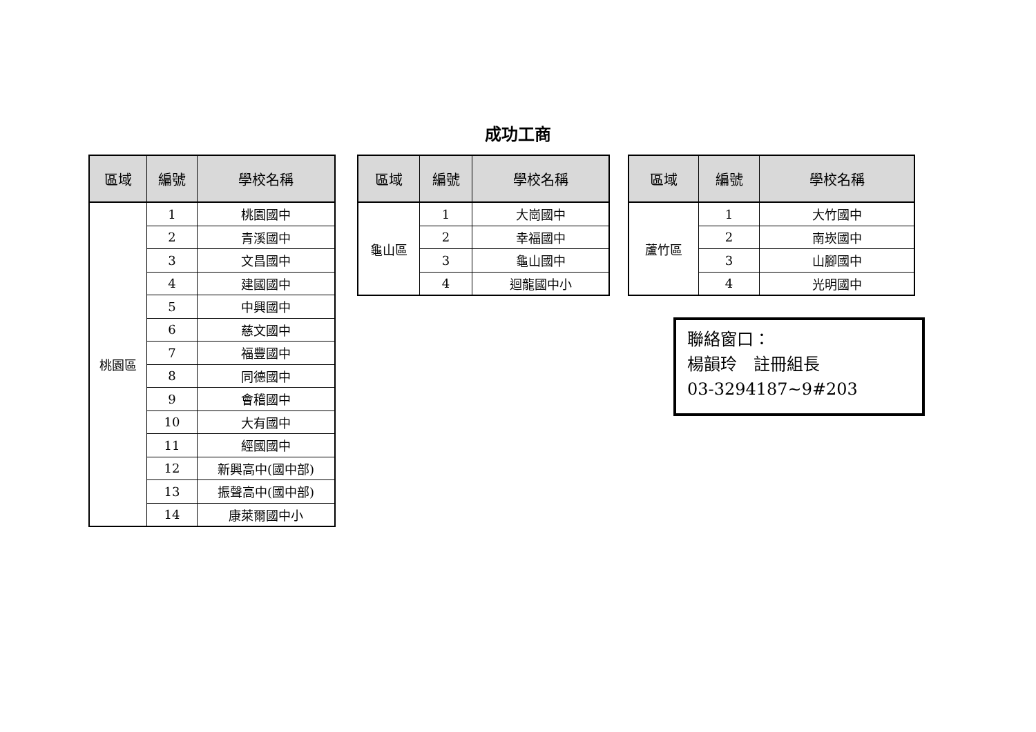成功工商
| 區域 | 編號 | 學校名稱 |
| --- | --- | --- |
| 桃園區 | 1 | 桃園國中 |
| | 2 | 青溪國中 |
| | 3 | 文昌國中 |
| | 4 | 建國國中 |
| | 5 | 中興國中 |
| | 6 | 慈文國中 |
| | 7 | 福豐國中 |
| | 8 | 同德國中 |
| | 9 | 會稽國中 |
| | 10 | 大有國中 |
| | 11 | 經國國中 |
| | 12 | 新興高中(國中部) |
| | 13 | 振聲高中(國中部) |
| | 14 | 康萊爾國中小 |
| 區域 | 編號 | 學校名稱 |
| --- | --- | --- |
| 龜山區 | 1 | 大崗國中 |
| | 2 | 幸福國中 |
| | 3 | 龜山國中 |
| | 4 | 迴龍國中小 |
| 區域 | 編號 | 學校名稱 |
| --- | --- | --- |
| 蘆竹區 | 1 | 大竹國中 |
| | 2 | 南崁國中 |
| | 3 | 山腳國中 |
| | 4 | 光明國中 |
聯絡窗口：
楊韻玲　註冊組長
03-3294187~9#203